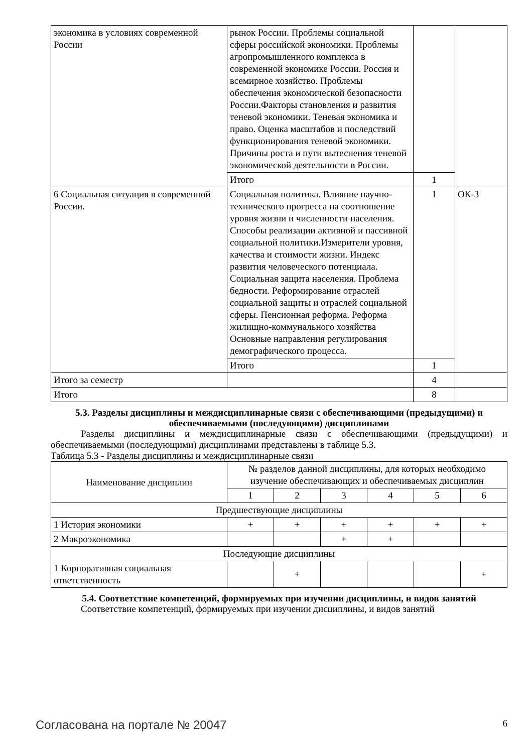| экономика в условиях современной России | рынок России. Проблемы социальной сферы российской экономики. Проблемы агропромышленного комплекса в современной экономике России. Россия и всемирное хозяйство. Проблемы обеспечения экономической безопасности России.Факторы становления и развития теневой экономики. Теневая экономика и право. Оценка масштабов и последствий функционирования теневой экономики. Причины роста и пути вытеснения теневой экономической деятельности в России. | | |
| | Итого | 1 | |
| 6 Социальная ситуация в современной России. | Социальная политика. Влияние научно-технического прогресса на соотношение уровня жизни и численности населения. Способы реализации активной и пассивной социальной политики.Измерители уровня, качества и стоимости жизни. Индекс развития человеческого потенциала. Социальная защита населения. Проблема бедности. Реформирование отраслей социальной защиты и отраслей социальной сферы. Пенсионная реформа. Реформа жилищно-коммунального хозяйства Основные направления регулирования демографического процесса. | 1 | ОК-3 |
| | Итого | 1 | |
| Итого за семестр | | 4 | |
| Итого | | 8 | |
5.3. Разделы дисциплины и междисциплинарные связи с обеспечивающими (предыдущими) и обеспечиваемыми (последующими) дисциплинами
Разделы дисциплины и междисциплинарные связи с обеспечивающими (предыдущими) и обеспечиваемыми (последующими) дисциплинами представлены в таблице 5.3.
Таблица 5.3 - Разделы дисциплины и междисциплинарные связи
| Наименование дисциплин | № разделов данной дисциплины, для которых необходимо изучение обеспечивающих и обеспечиваемых дисциплин | | | | | |
| --- | --- | --- | --- | --- | --- | --- |
| | 1 | 2 | 3 | 4 | 5 | 6 |
| Предшествующие дисциплины | | | | | | |
| 1 История экономики | + | + | + | + | + | + |
| 2 Макроэкономика | | | + | + | | |
| Последующие дисциплины | | | | | | |
| 1 Корпоративная социальная ответственность | | + | | | | + |
5.4. Соответствие компетенций, формируемых при изучении дисциплины, и видов занятий
Соответствие компетенций, формируемых при изучении дисциплины, и видов занятий
Согласована на портале № 20047 6